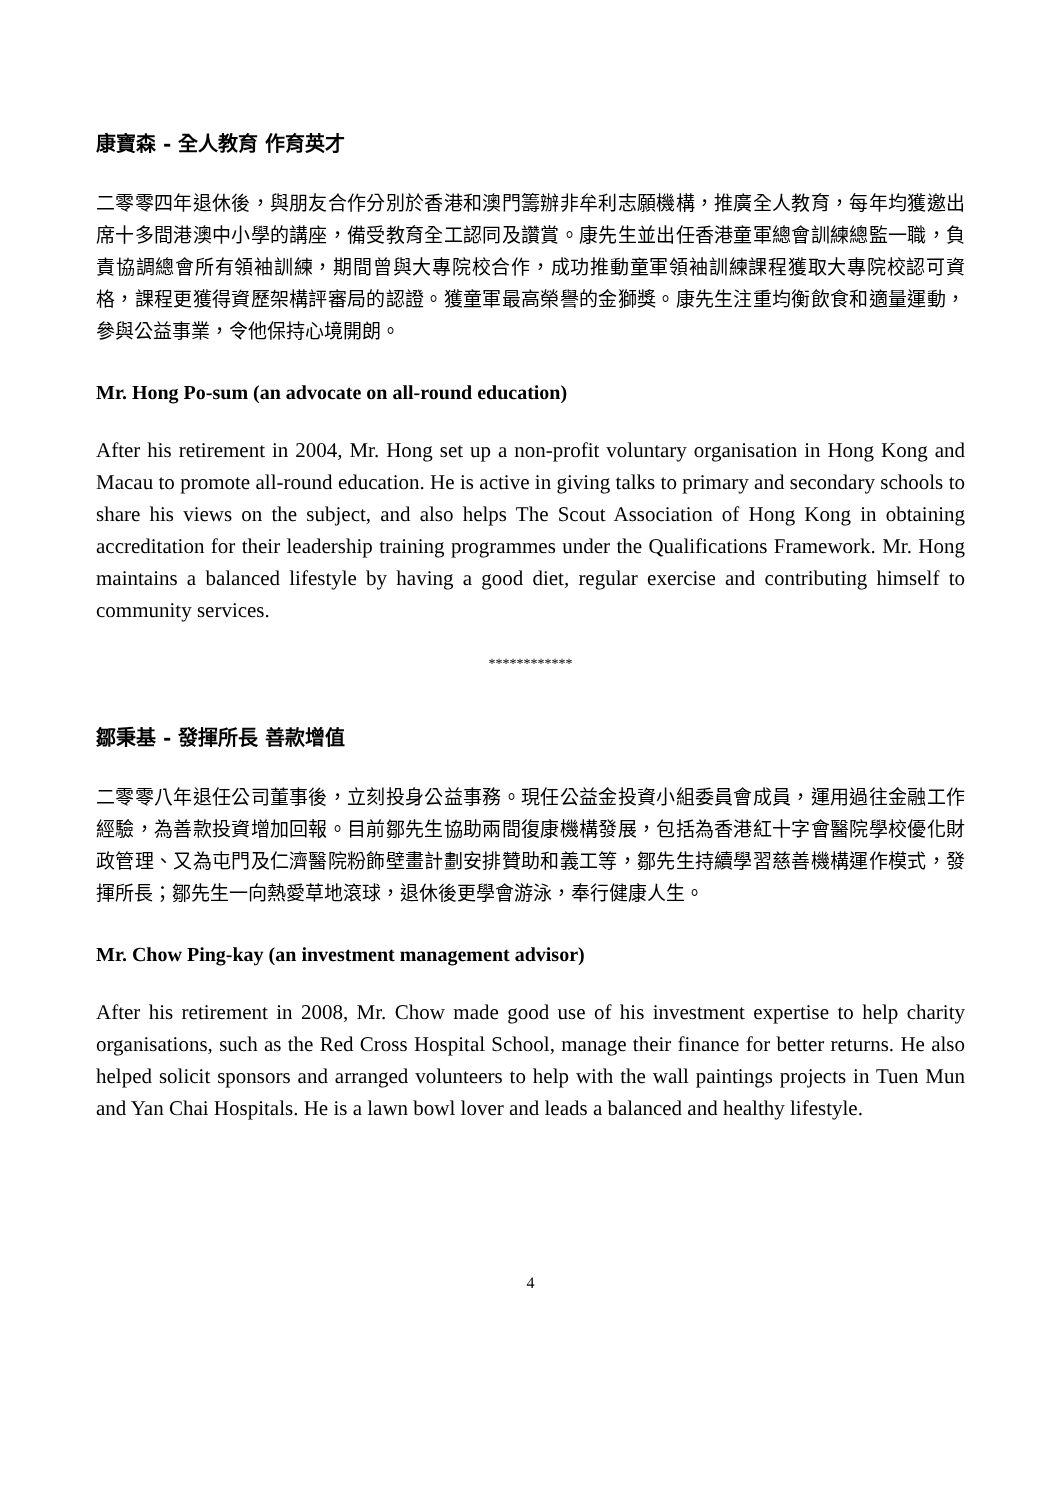康寶森 - 全人教育 作育英才
二零零四年退休後，與朋友合作分別於香港和澳門籌辦非牟利志願機構，推廣全人教育，每年均獲邀出席十多間港澳中小學的講座，備受教育全工認同及讚賞。康先生並出任香港童軍總會訓練總監一職，負責協調總會所有領袖訓練，期間曾與大專院校合作，成功推動童軍領袖訓練課程獲取大專院校認可資格，課程更獲得資歷架構評審局的認證。獲童軍最高榮譽的金獅獎。康先生注重均衡飲食和適量運動，參與公益事業，令他保持心境開朗。
Mr. Hong Po-sum (an advocate on all-round education)
After his retirement in 2004, Mr. Hong set up a non-profit voluntary organisation in Hong Kong and Macau to promote all-round education. He is active in giving talks to primary and secondary schools to share his views on the subject, and also helps The Scout Association of Hong Kong in obtaining accreditation for their leadership training programmes under the Qualifications Framework. Mr. Hong maintains a balanced lifestyle by having a good diet, regular exercise and contributing himself to community services.
************
鄒秉基 - 發揮所長 善款增值
二零零八年退任公司董事後，立刻投身公益事務。現任公益金投資小組委員會成員，運用過往金融工作經驗，為善款投資增加回報。目前鄒先生協助兩間復康機構發展，包括為香港紅十字會醫院學校優化財政管理、又為屯門及仁濟醫院粉飾壁畫計劃安排贊助和義工等，鄒先生持續學習慈善機構運作模式，發揮所長；鄒先生一向熱愛草地滾球，退休後更學會游泳，奉行健康人生。
Mr. Chow Ping-kay (an investment management advisor)
After his retirement in 2008, Mr. Chow made good use of his investment expertise to help charity organisations, such as the Red Cross Hospital School, manage their finance for better returns. He also helped solicit sponsors and arranged volunteers to help with the wall paintings projects in Tuen Mun and Yan Chai Hospitals. He is a lawn bowl lover and leads a balanced and healthy lifestyle.
4